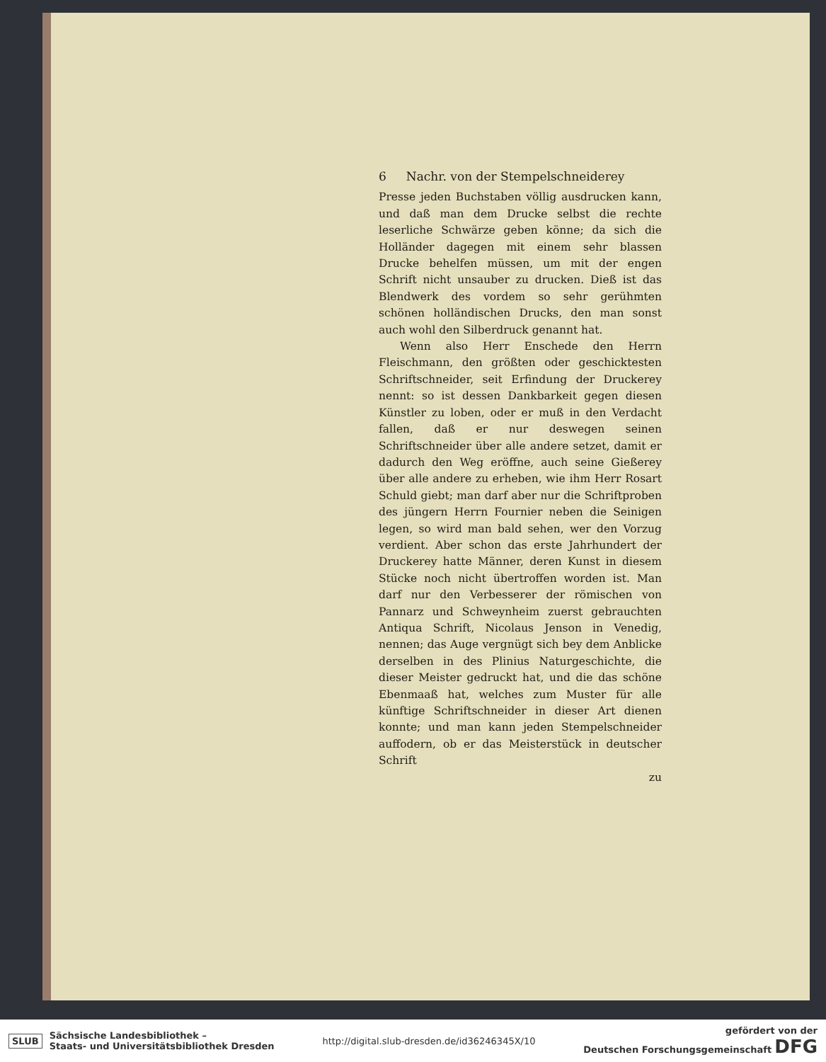6 Nachr. von der Stempelschneiderey
Presse jeden Buchstaben völlig ausdrucken kann, und daß man dem Drucke selbst die rechte leserliche Schwärze geben könne; da sich die Holländer dagegen mit einem sehr blassen Drucke behelfen müssen, um mit der engen Schrift nicht unsauber zu drucken. Dieß ist das Blendwerk des vordem so sehr gerühmten schönen holländischen Drucks, den man sonst auch wohl den Silberdruck genannt hat.
Wenn also Herr Enschede den Herrn Fleischmann, den größten oder geschicktesten Schriftschneider, seit Erfindung der Druckerey nennt: so ist dessen Dankbarkeit gegen diesen Künstler zu loben, oder er muß in den Verdacht fallen, daß er nur deswegen seinen Schriftschneider über alle andere setzet, damit er dadurch den Weg eröffne, auch seine Gießerey über alle andere zu erheben, wie ihm Herr Rosart Schuld giebt; man darf aber nur die Schriftproben des jüngern Herrn Fournier neben die Seinigen legen, so wird man bald sehen, wer den Vorzug verdient. Aber schon das erste Jahrhundert der Druckerey hatte Männer, deren Kunst in diesem Stücke noch nicht übertroffen worden ist. Man darf nur den Verbesserer der römischen von Pannarz und Schweynheim zuerst gebrauchten Antiqua Schrift, Nicolaus Jenson in Venedig, nennen; das Auge vergnügt sich bey dem Anblicke derselben in des Plinius Naturgeschichte, die dieser Meister gedruckt hat, und die das schöne Ebenmaaß hat, welches zum Muster für alle künftige Schriftschneider in dieser Art dienen konnte; und man kann jeden Stempelschneider auffodern, ob er das Meisterstück in deutscher Schrift
zu
SLUB Sächsische Landesbibliothek –
Staats- und Universitätsbibliothek Dresden
http://digital.slub-dresden.de/id36246345X/10
gefördert von der
Deutschen Forschungsgemeinschaft DFG